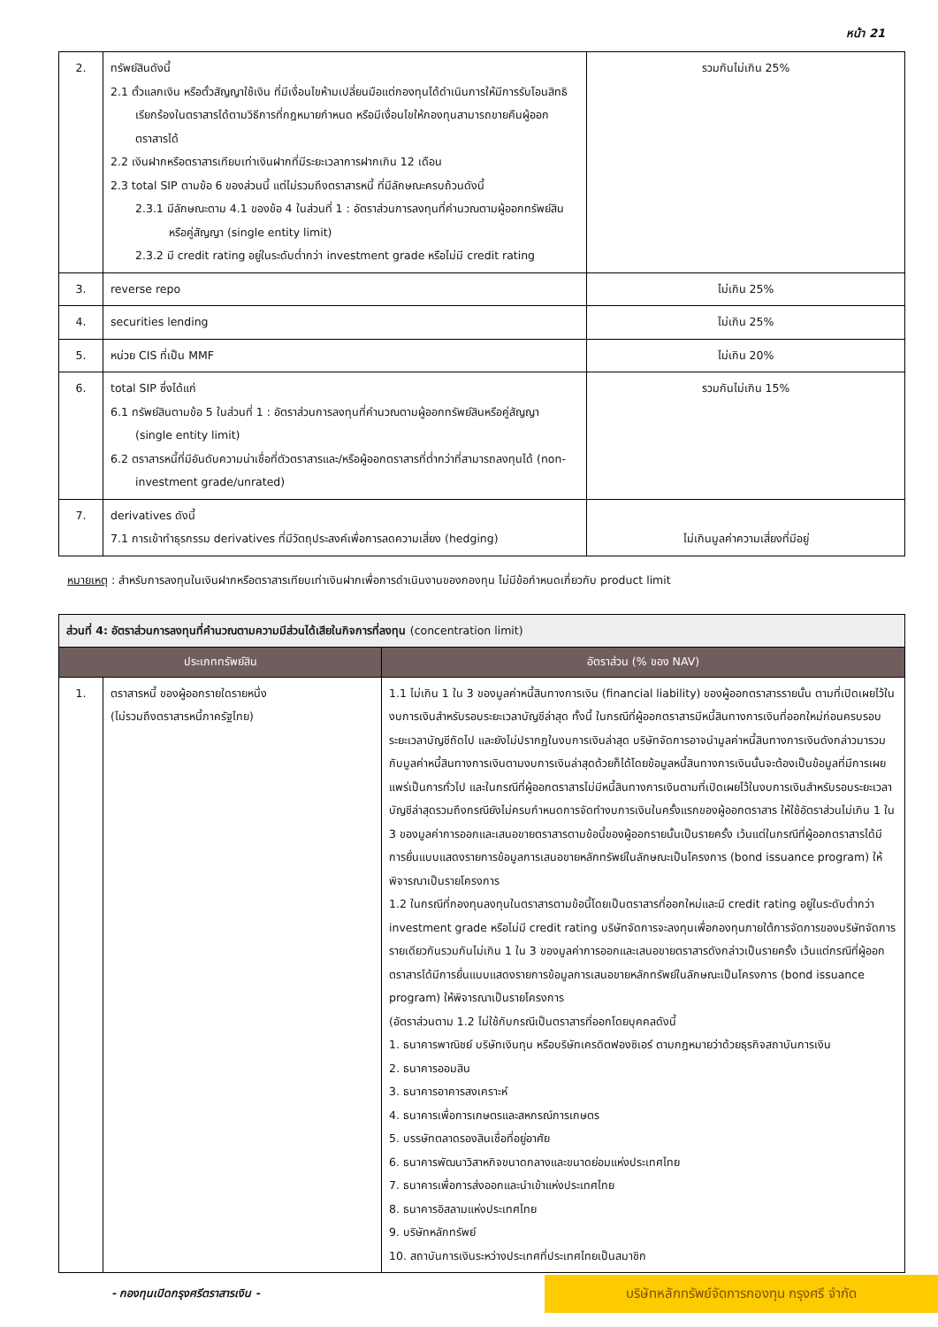หน้า 21
| 2. | ทรัพย์สินดังนี้ 2.1 ตั๋วแลกเงิน หรือตั๋วสัญญาใช้เงิน ที่มีเงื่อนไขห้ามเปลี่ยนมือแต่กองทุนได้ดำเนินการให้มีการรับโอนสิทธิเรียกร้องในตราสารได้ตามวิธีการที่กฎหมายกำหนด หรือมีเงื่อนไขให้กองทุนสามารถขายคืนผู้ออกตราสารได้ 2.2 เงินฝากหรือตราสารเทียบเท่าเงินฝากที่มีระยะเวลาการฝากเกิน 12 เดือน 2.3 total SIP ตามข้อ 6 ของส่วนนี้ แต่ไม่รวมถึงตราสารหนี้ ที่มีลักษณะครบถ้วนดังนี้ 2.3.1 มีลักษณะตาม 4.1 ของข้อ 4 ในส่วนที่ 1 : อัตราส่วนการลงทุนที่คำนวณตามผู้ออกทรัพย์สินหรือคู่สัญญา (single entity limit) 2.3.2 มี credit rating อยู่ในระดับต่ำกว่า investment grade หรือไม่มี credit rating | รวมกันไม่เกิน 25% |
| 3. | reverse repo | ไม่เกิน 25% |
| 4. | securities lending | ไม่เกิน 25% |
| 5. | หน่วย CIS ที่เป็น MMF | ไม่เกิน 20% |
| 6. | total SIP ซึ่งได้แก่ 6.1 ทรัพย์สินตามข้อ 5 ในส่วนที่ 1 : อัตราส่วนการลงทุนที่คำนวณตามผู้ออกทรัพย์สินหรือคู่สัญญา (single entity limit) 6.2 ตราสารหนี้ที่มีอันดับความน่าเชื่อที่ตัวตราสารและ/หรือผู้ออกตราสารที่ต่ำกว่าที่สามารถลงทุนได้ (non-investment grade/unrated) | รวมกันไม่เกิน 15% |
| 7. | derivatives ดังนี้ 7.1 การเข้าทำธุรกรรม derivatives ที่มีวัตถุประสงค์เพื่อการลดความเสี่ยง (hedging) | ไม่เกินมูลค่าความเสี่ยงที่มีอยู่ |
หมายเหตุ : สำหรับการลงทุนในเงินฝากหรือตราสารเทียบเท่าเงินฝากเพื่อการดำเนินงานของกองทุน ไม่มีข้อกำหนดเกี่ยวกับ product limit
| ส่วนที่ 4: อัตราส่วนการลงทุนที่คำนวณตามความมีส่วนได้เสียในกิจการที่ลงทุน (concentration limit) | | |
| --- | --- | --- |
| ประเภททรัพย์สิน | | อัตราส่วน (% ของ NAV) |
| 1. | ตราสารหนี้ ของผู้ออกรายใดรายหนึ่ง (ไม่รวมถึงตราสารหนี้ภาครัฐไทย) | 1.1 ไม่เกิน 1 ใน 3 ของมูลค่าหนี้สินทางการเงิน (financial liability) ของผู้ออกตราสารรายนั้น ตามที่เปิดเผยไว้ในงบการเงินสำหรับรอบระยะเวลาบัญชีล่าสุด ทั้งนี้ ในกรณีที่ผู้ออกตราสารมีหนี้สินทางการเงินที่ออกใหม่ก่อนครบรอบระยะเวลาบัญชีถัดไป และยังไม่ปรากฏในงบการเงินล่าสุด บริษัทจัดการอาจนำมูลค่าหนี้สินทางการเงินดังกล่าวมารวมกับมูลค่าหนี้สินทางการเงินตามงบการเงินล่าสุดด้วยก็ได้โดยข้อมูลหนี้สินทางการเงินนั้นจะต้องเป็นข้อมูลที่มีการเผยแพร่เป็นการทั่วไป และในกรณีที่ผู้ออกตราสารไม่มีหนี้สินทางการเงินตามที่เปิดเผยไว้ในงบการเงินสำหรับรอบระยะเวลาบัญชีล่าสุดรวมถึงกรณียังไม่ครบกำหนดการจัดทำงบการเงินในครั้งแรกของผู้ออกตราสาร ให้ใช้อัตราส่วนไม่เกิน 1 ใน 3 ของมูลค่าการออกและเสนอขายตราสารตามข้อนี้ของผู้ออกรายนั้นเป็นรายครั้ง เว้นแต่ในกรณีที่ผู้ออกตราสารได้มีการยื่นแบบแสดงรายการข้อมูลการเสนอขายหลักทรัพย์ในลักษณะเป็นโครงการ (bond issuance program) ให้พิจารณาเป็นรายโครงการ 1.2 ในกรณีที่กองทุนลงทุนในตราสารตามข้อนี้โดยเป็นตราสารที่ออกใหม่และมี credit rating อยู่ในระดับต่ำกว่า investment grade หรือไม่มี credit rating บริษัทจัดการจะลงทุนเพื่อกองทุนภายใต้การจัดการของบริษัทจัดการรายเดียวกันรวมกันไม่เกิน 1 ใน 3 ของมูลค่าการออกและเสนอขายตราสารดังกล่าวเป็นรายครั้ง เว้นแต่กรณีที่ผู้ออกตราสารได้มีการยื่นแบบแสดงรายการข้อมูลการเสนอขายหลักทรัพย์ในลักษณะเป็นโครงการ (bond issuance program) ให้พิจารณาเป็นรายโครงการ (อัตราส่วนตาม 1.2 ไม่ใช้กับกรณีเป็นตราสารที่ออกโดยบุคคลดังนี้ 1. ธนาคารพาณิชย์ บริษัทเงินทุน หรือบริษัทเครดิตฟองซิเอร์ ตามกฎหมายว่าด้วยธุรกิจสถาบันการเงิน 2. ธนาคารออมสิน 3. ธนาคารอาคารสงเคราะห์ 4. ธนาคารเพื่อการเกษตรและสหกรณ์การเกษตร 5. บรรษัทตลาดรองสินเชื่อที่อยู่อาศัย 6. ธนาคารพัฒนาวิสาหกิจขนาดกลางและขนาดย่อมแห่งประเทศไทย 7. ธนาคารเพื่อการส่งออกและนำเข้าแห่งประเทศไทย 8. ธนาคารอิสลามแห่งประเทศไทย 9. บริษัทหลักทรัพย์ 10. สถาบันการเงินระหว่างประเทศที่ประเทศไทยเป็นสมาชิก |
- กองทุนเปิดกรุงศรีตราสารเงิน -
บริษัทหลักทรัพย์จัดการกองทุน กรุงศรี จำกัด